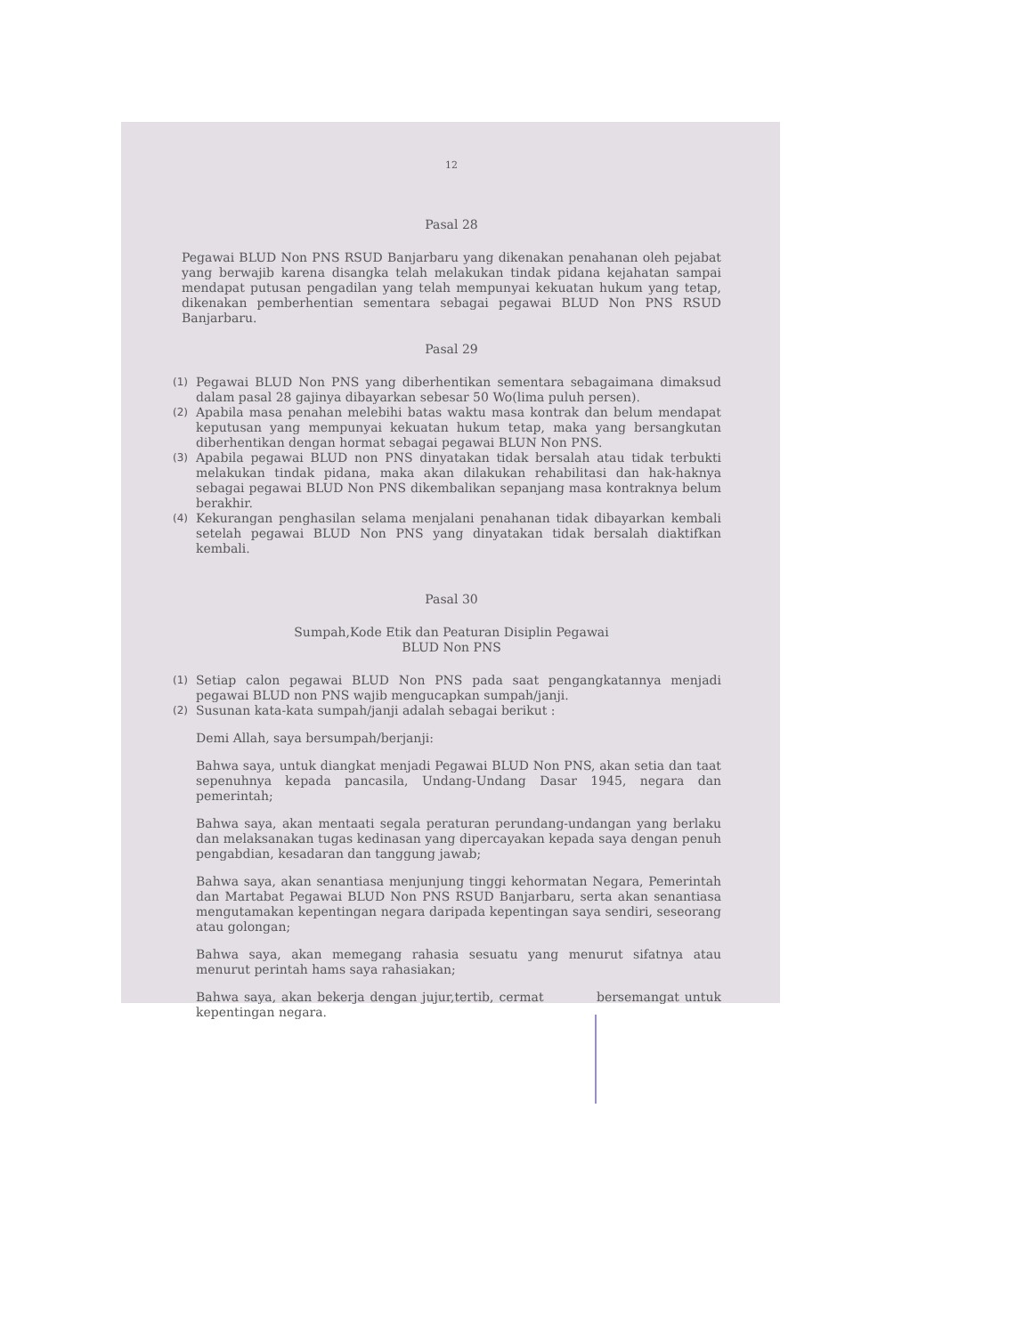12
Pasal 28
Pegawai BLUD Non PNS RSUD Banjarbaru yang dikenakan penahanan oleh pejabat yang berwajib karena disangka telah melakukan tindak pidana kejahatan sampai mendapat putusan pengadilan yang telah mempunyai kekuatan hukum yang tetap, dikenakan pemberhentian sementara sebagai pegawai BLUD Non PNS RSUD Banjarbaru.
Pasal 29
(1)
Pegawai BLUD Non PNS yang diberhentikan sementara sebagaimana dimaksud dalam pasal 28 gajinya dibayarkan sebesar 50 Wo(lima puluh persen).
(2)
Apabila masa penahan melebihi batas waktu masa kontrak dan belum mendapat keputusan yang mempunyai kekuatan hukum tetap, maka yang bersangkutan diberhentikan dengan hormat sebagai pegawai BLUN Non PNS.
(3)
Apabila pegawai BLUD non PNS dinyatakan tidak bersalah atau tidak terbukti melakukan tindak pidana, maka akan dilakukan rehabilitasi dan hak-haknya sebagai pegawai BLUD Non PNS dikembalikan sepanjang masa kontraknya belum berakhir.
(4)
Kekurangan penghasilan selama menjalani penahanan tidak dibayarkan kembali setelah pegawai BLUD Non PNS yang dinyatakan tidak bersalah diaktifkan kembali.
Pasal 30
Sumpah,Kode Etik dan Peaturan Disiplin Pegawai
BLUD Non PNS
(1)
Setiap calon pegawai BLUD Non PNS pada saat pengangkatannya menjadi pegawai BLUD non PNS wajib mengucapkan sumpah/janji.
(2)
Susunan kata-kata sumpah/janji adalah sebagai berikut :
Demi Allah, saya bersumpah/berjanji:
Bahwa saya, untuk diangkat menjadi Pegawai BLUD Non PNS, akan setia dan taat sepenuhnya kepada pancasila, Undang-Undang Dasar 1945, negara dan pemerintah;
Bahwa saya, akan mentaati segala peraturan perundang-undangan yang berlaku dan melaksanakan tugas kedinasan yang dipercayakan kepada saya dengan penuh pengabdian, kesadaran dan tanggung jawab;
Bahwa saya, akan senantiasa menjunjung tinggi kehormatan Negara, Pemerintah dan Martabat Pegawai BLUD Non PNS RSUD Banjarbaru, serta akan senantiasa mengutamakan kepentingan negara daripada kepentingan saya sendiri, seseorang atau golongan;
Bahwa saya, akan memegang rahasia sesuatu yang menurut sifatnya atau menurut perintah hams saya rahasiakan;
Bahwa saya, akan bekerja dengan jujur,tertib, cermat bersemangat untuk kepentingan negara.